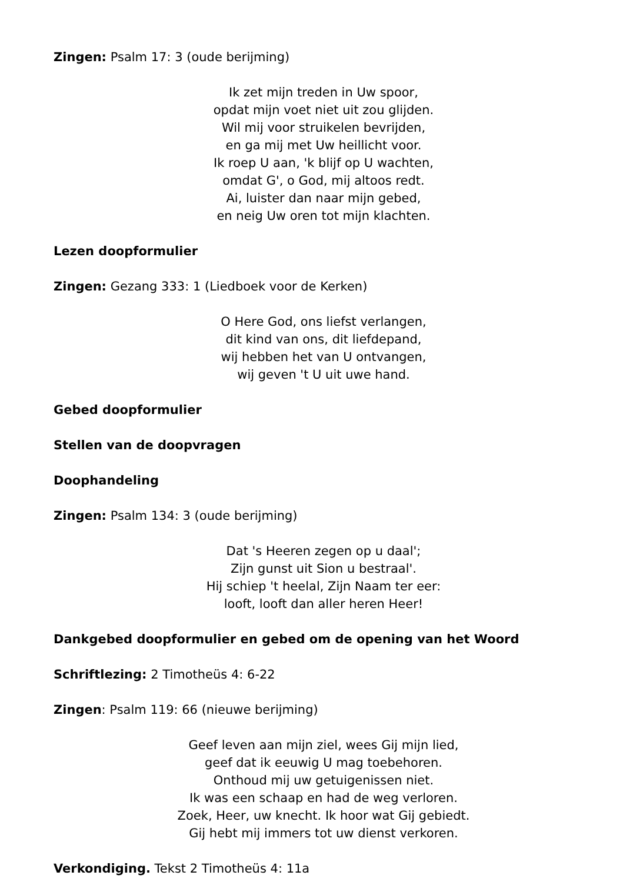Zingen: Psalm 17: 3 (oude berijming)
Ik zet mijn treden in Uw spoor,
opdat mijn voet niet uit zou glijden.
Wil mij voor struikelen bevrijden,
en ga mij met Uw heillicht voor.
Ik roep U aan, 'k blijf op U wachten,
omdat G', o God, mij altoos redt.
Ai, luister dan naar mijn gebed,
en neig Uw oren tot mijn klachten.
Lezen doopformulier
Zingen: Gezang 333: 1 (Liedboek voor de Kerken)
O Here God, ons liefst verlangen,
dit kind van ons, dit liefdepand,
wij hebben het van U ontvangen,
wij geven 't U uit uwe hand.
Gebed doopformulier
Stellen van de doopvragen
Doophandeling
Zingen: Psalm 134: 3 (oude berijming)
Dat 's Heeren zegen op u daal';
Zijn gunst uit Sion u bestraal'.
Hij schiep 't heelal, Zijn Naam ter eer:
looft, looft dan aller heren Heer!
Dankgebed doopformulier en gebed om de opening van het Woord
Schriftlezing: 2 Timotheüs 4: 6-22
Zingen: Psalm 119: 66 (nieuwe berijming)
Geef leven aan mijn ziel, wees Gij mijn lied,
geef dat ik eeuwig U mag toebehoren.
Onthoud mij uw getuigenissen niet.
Ik was een schaap en had de weg verloren.
Zoek, Heer, uw knecht. Ik hoor wat Gij gebiedt.
Gij hebt mij immers tot uw dienst verkoren.
Verkondiging. Tekst 2 Timotheüs 4: 11a